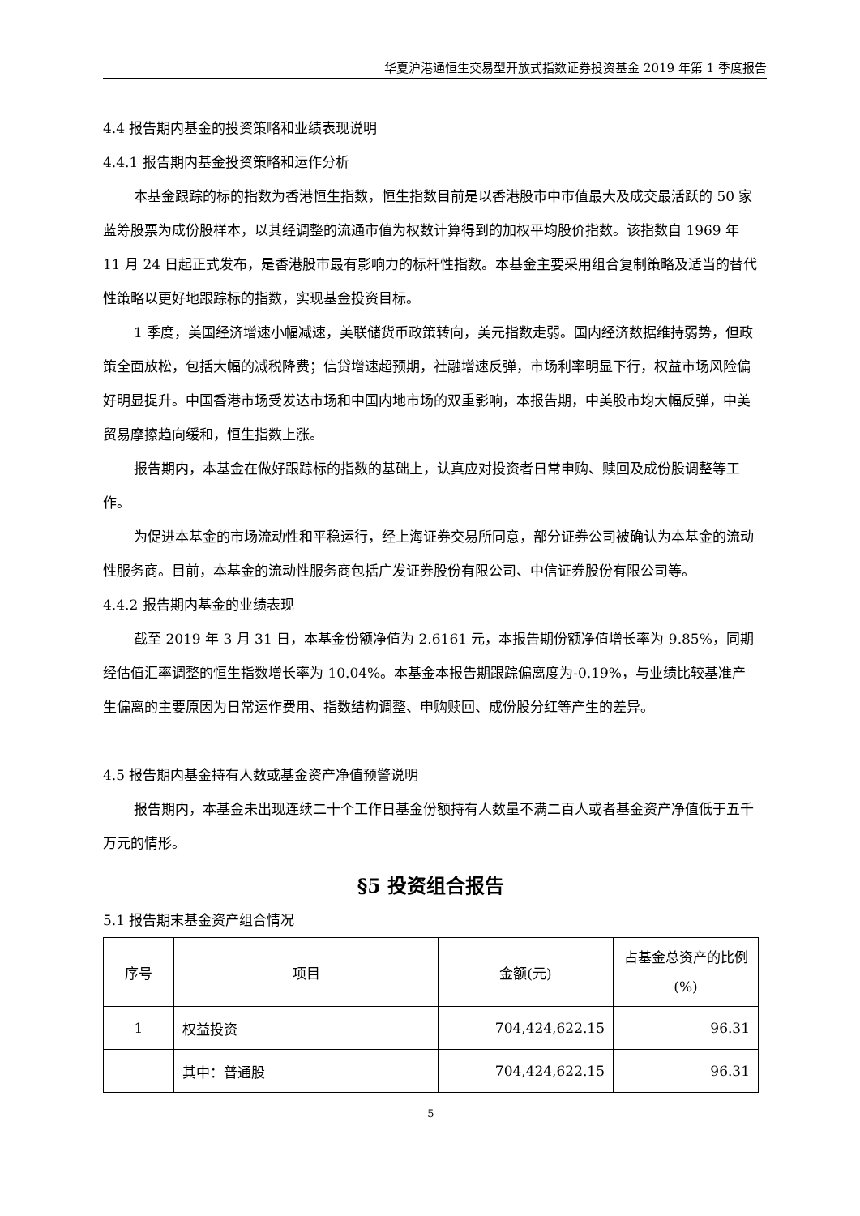华夏沪港通恒生交易型开放式指数证券投资基金 2019 年第 1 季度报告
4.4 报告期内基金的投资策略和业绩表现说明
4.4.1 报告期内基金投资策略和运作分析
本基金跟踪的标的指数为香港恒生指数，恒生指数目前是以香港股市中市值最大及成交最活跃的 50 家蓝筹股票为成份股样本，以其经调整的流通市值为权数计算得到的加权平均股价指数。该指数自 1969 年 11 月 24 日起正式发布，是香港股市最有影响力的标杆性指数。本基金主要采用组合复制策略及适当的替代性策略以更好地跟踪标的指数，实现基金投资目标。
1 季度，美国经济增速小幅减速，美联储货币政策转向，美元指数走弱。国内经济数据维持弱势，但政策全面放松，包括大幅的减税降费；信贷增速超预期，社融增速反弹，市场利率明显下行，权益市场风险偏好明显提升。中国香港市场受发达市场和中国内地市场的双重影响，本报告期，中美股市均大幅反弹，中美贸易摩擦趋向缓和，恒生指数上涨。
报告期内，本基金在做好跟踪标的指数的基础上，认真应对投资者日常申购、赎回及成份股调整等工作。
为促进本基金的市场流动性和平稳运行，经上海证券交易所同意，部分证券公司被确认为本基金的流动性服务商。目前，本基金的流动性服务商包括广发证券股份有限公司、中信证券股份有限公司等。
4.4.2 报告期内基金的业绩表现
截至 2019 年 3 月 31 日，本基金份额净值为 2.6161 元，本报告期份额净值增长率为 9.85%，同期经估值汇率调整的恒生指数增长率为 10.04%。本基金本报告期跟踪偏离度为-0.19%，与业绩比较基准产生偏离的主要原因为日常运作费用、指数结构调整、申购赎回、成份股分红等产生的差异。
4.5 报告期内基金持有人数或基金资产净值预警说明
报告期内，本基金未出现连续二十个工作日基金份额持有人数量不满二百人或者基金资产净值低于五千万元的情形。
§5 投资组合报告
5.1 报告期末基金资产组合情况
| 序号 | 项目 | 金额(元) | 占基金总资产的比例(%) |
| --- | --- | --- | --- |
| 1 | 权益投资 | 704,424,622.15 | 96.31 |
| | 其中：普通股 | 704,424,622.15 | 96.31 |
5